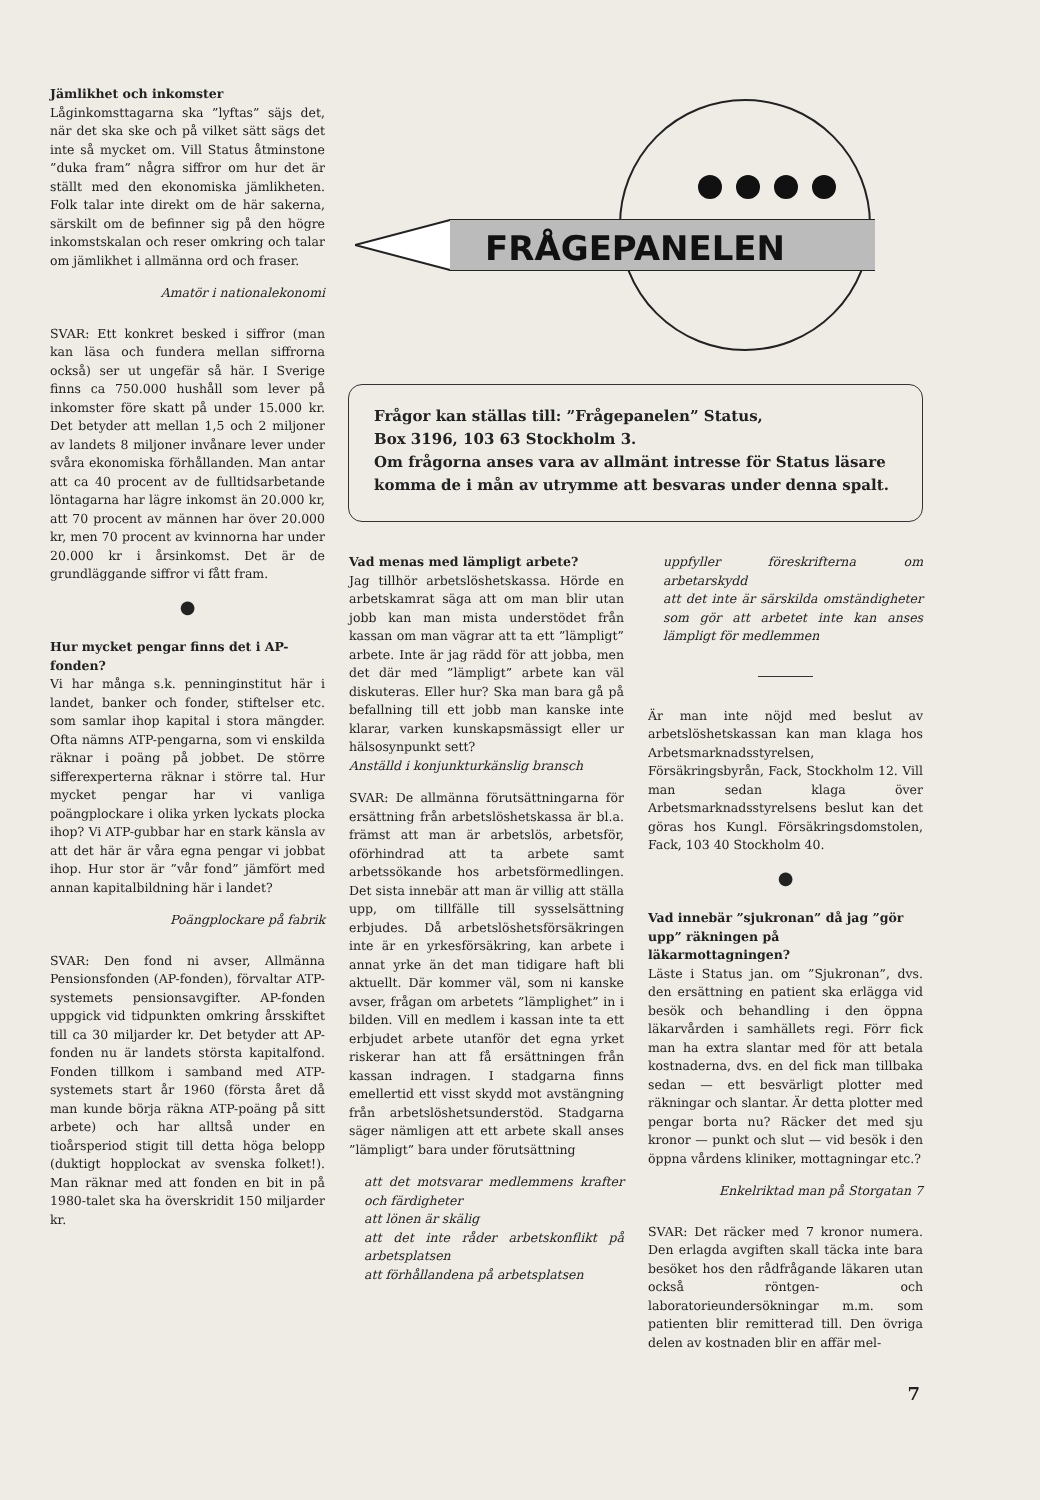Jämlikhet och inkomster
Låginkomsttagarna ska ”lyftas” säjs det, när det ska ske och på vilket sätt sägs det inte så mycket om. Vill Status åtminstone ”duka fram” några siffror om hur det är ställt med den ekonomiska jämlikheten. Folk talar inte direkt om de här sakerna, särskilt om de befinner sig på den högre inkomstskalan och reser omkring och talar om jämlikhet i allmänna ord och fraser.
Amatör i nationalekonomi
SVAR: Ett konkret besked i siffror (man kan läsa och fundera mellan siffrorna också) ser ut ungefär så här. I Sverige finns ca 750.000 hushåll som lever på inkomster före skatt på under 15.000 kr. Det betyder att mellan 1,5 och 2 miljoner av landets 8 miljoner invånare lever under svåra ekonomiska förhållanden. Man antar att ca 40 procent av de fulltidsarbetande löntagarna har lägre inkomst än 20.000 kr, att 70 procent av männen har över 20.000 kr, men 70 procent av kvinnorna har under 20.000 kr i årsinkomst. Det är de grundläggande siffror vi fått fram.
●
Hur mycket pengar finns det i AP-fonden?
Vi har många s.k. penninginstitut här i landet, banker och fonder, stiftelser etc. som samlar ihop kapital i stora mängder. Ofta nämns ATP-pengarna, som vi enskilda räknar i poäng på jobbet. De större sifferexperterna räknar i större tal. Hur mycket pengar har vi vanliga poängplockare i olika yrken lyckats plocka ihop? Vi ATP-gubbar har en stark känsla av att det här är våra egna pengar vi jobbat ihop. Hur stor är ”vår fond” jämfört med annan kapitalbildning här i landet?
Poängplockare på fabrik
SVAR: Den fond ni avser, Allmänna Pensionsfonden (AP-fonden), förvaltar ATP-systemets pensionsavgifter. AP-fonden uppgick vid tidpunkten omkring årsskiftet till ca 30 miljarder kr. Det betyder att AP-fonden nu är landets största kapitalfond. Fonden tillkom i samband med ATP-systemets start år 1960 (första året då man kunde börja räkna ATP-poäng på sitt arbete) och har alltså under en tioårsperiod stigit till detta höga belopp (duktigt hopplockat av svenska folket!). Man räknar med att fonden en bit in på 1980-talet ska ha överskridit 150 miljarder kr.
FRÅGEPANELEN
Frågor kan ställas till: ”Frågepanelen” Status,
Box 3196, 103 63 Stockholm 3.
Om frågorna anses vara av allmänt intresse för Status läsare komma de i mån av utrymme att besvaras under denna spalt.
Vad menas med lämpligt arbete?
Jag tillhör arbetslöshetskassa. Hörde en arbetskamrat säga att om man blir utan jobb kan man mista understödet från kassan om man vägrar att ta ett ”lämpligt” arbete. Inte är jag rädd för att jobba, men det där med ”lämpligt” arbete kan väl diskuteras. Eller hur? Ska man bara gå på befallning till ett jobb man kanske inte klarar, varken kunskapsmässigt eller ur hälsosynpunkt sett?
Anställd i konjunkturkänslig bransch
SVAR: De allmänna förutsättningarna för ersättning från arbetslöshetskassa är bl.a. främst att man är arbetslös, arbetsför, oförhindrad att ta arbete samt arbetssökande hos arbetsförmedlingen. Det sista innebär att man är villig att ställa upp, om tillfälle till sysselsättning erbjudes. Då arbetslöshetsförsäkringen inte är en yrkesförsäkring, kan arbete i annat yrke än det man tidigare haft bli aktuellt. Där kommer väl, som ni kanske avser, frågan om arbetets ”lämplighet” in i bilden. Vill en medlem i kassan inte ta ett erbjudet arbete utanför det egna yrket riskerar han att få ersättningen från kassan indragen. I stadgarna finns emellertid ett visst skydd mot avstängning från arbetslöshetsunderstöd. Stadgarna säger nämligen att ett arbete skall anses ”lämpligt” bara under förutsättning
att det motsvarar medlemmens krafter och färdigheter
att lönen är skälig
att det inte råder arbetskonflikt på arbetsplatsen
att förhållandena på arbetsplatsen
uppfyller föreskrifterna om arbetarskydd
att det inte är särskilda omständigheter som gör att arbetet inte kan anses lämpligt för medlemmen
Är man inte nöjd med beslut av arbetslöshetskassan kan man klaga hos Arbetsmarknadsstyrelsen, Försäkringsbyrån, Fack, Stockholm 12. Vill man sedan klaga över Arbetsmarknadsstyrelsens beslut kan det göras hos Kungl. Försäkringsdomstolen, Fack, 103 40 Stockholm 40.
●
Vad innebär ”sjukronan” då jag ”gör upp” räkningen på läkarmottagningen?
Läste i Status jan. om ”Sjukronan”, dvs. den ersättning en patient ska erlägga vid besök och behandling i den öppna läkarvården i samhällets regi. Förr fick man ha extra slantar med för att betala kostnaderna, dvs. en del fick man tillbaka sedan — ett besvärligt plotter med räkningar och slantar. Är detta plotter med pengar borta nu? Räcker det med sju kronor — punkt och slut — vid besök i den öppna vårdens kliniker, mottagningar etc.?
Enkelriktad man på Storgatan 7
SVAR: Det räcker med 7 kronor numera. Den erlagda avgiften skall täcka inte bara besöket hos den rådfrågande läkaren utan också röntgen- och laboratorieundersökningar m.m. som patienten blir remitterad till. Den övriga delen av kostnaden blir en affär mel-
7